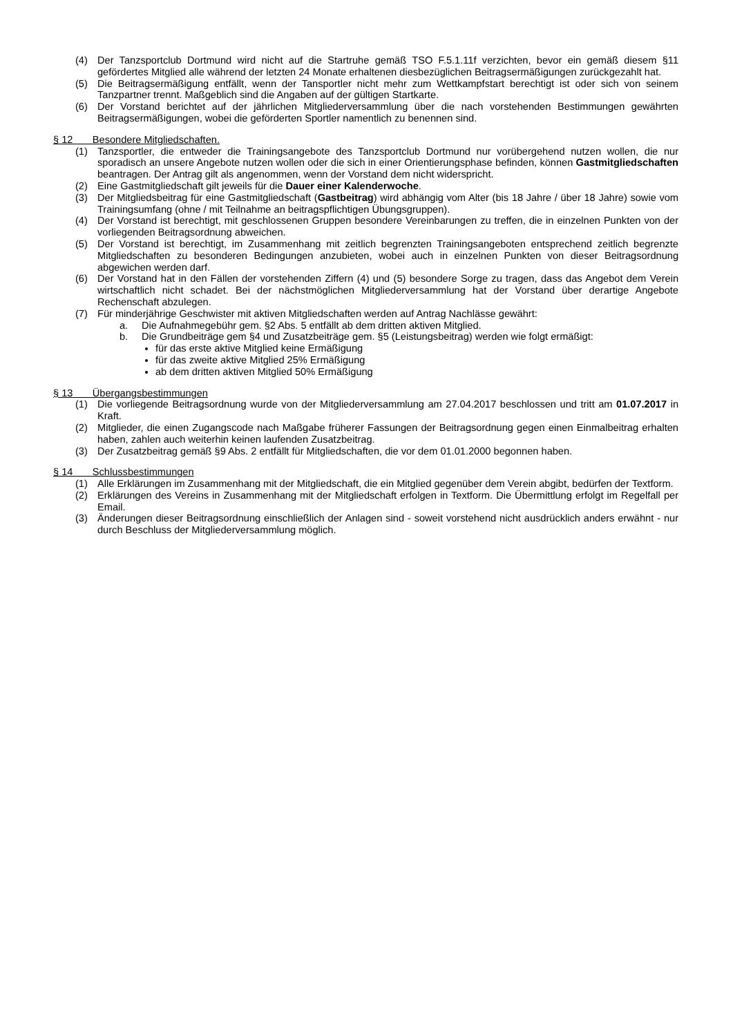(4) Der Tanzsportclub Dortmund wird nicht auf die Startruhe gemäß TSO F.5.1.11f verzichten, bevor ein gemäß diesem §11 gefördertes Mitglied alle während der letzten 24 Monate erhaltenen diesbezüglichen Beitragsermäßigungen zurückgezahlt hat.
(5) Die Beitragsermäßigung entfällt, wenn der Tansportler nicht mehr zum Wettkampfstart berechtigt ist oder sich von seinem Tanzpartner trennt. Maßgeblich sind die Angaben auf der gültigen Startkarte.
(6) Der Vorstand berichtet auf der jährlichen Mitgliederversammlung über die nach vorstehenden Bestimmungen gewährten Beitragsermäßigungen, wobei die geförderten Sportler namentlich zu benennen sind.
§ 12 Besondere Mitgliedschaften.
(1) Tanzsportler, die entweder die Trainingsangebote des Tanzsportclub Dortmund nur vorübergehend nutzen wollen, die nur sporadisch an unsere Angebote nutzen wollen oder die sich in einer Orientierungsphase befinden, können Gastmitgliedschaften beantragen. Der Antrag gilt als angenommen, wenn der Vorstand dem nicht widerspricht.
(2) Eine Gastmitgliedschaft gilt jeweils für die Dauer einer Kalenderwoche.
(3) Der Mitgliedsbeitrag für eine Gastmitgliedschaft (Gastbeitrag) wird abhängig vom Alter (bis 18 Jahre / über 18 Jahre) sowie vom Trainingsumfang (ohne / mit Teilnahme an beitragspflichtigen Übungsgruppen).
(4) Der Vorstand ist berechtigt, mit geschlossenen Gruppen besondere Vereinbarungen zu treffen, die in einzelnen Punkten von der vorliegenden Beitragsordnung abweichen.
(5) Der Vorstand ist berechtigt, im Zusammenhang mit zeitlich begrenzten Trainingsangeboten entsprechend zeitlich begrenzte Mitgliedschaften zu besonderen Bedingungen anzubieten, wobei auch in einzelnen Punkten von dieser Beitragsordnung abgewichen werden darf.
(6) Der Vorstand hat in den Fällen der vorstehenden Ziffern (4) und (5) besondere Sorge zu tragen, dass das Angebot dem Verein wirtschaftlich nicht schadet. Bei der nächstmöglichen Mitgliederversammlung hat der Vorstand über derartige Angebote Rechenschaft abzulegen.
(7) Für minderjährige Geschwister mit aktiven Mitgliedschaften werden auf Antrag Nachlässe gewährt:
a. Die Aufnahmegebühr gem. §2 Abs. 5 entfällt ab dem dritten aktiven Mitglied.
b. Die Grundbeiträge gem §4 und Zusatzbeiträge gem. §5 (Leistungsbeitrag) werden wie folgt ermäßigt:
für das erste aktive Mitglied keine Ermäßigung
für das zweite aktive Mitglied 25% Ermäßigung
ab dem dritten aktiven Mitglied 50% Ermäßigung
§ 13 Übergangsbestimmungen
(1) Die vorliegende Beitragsordnung wurde von der Mitgliederversammlung am 27.04.2017 beschlossen und tritt am 01.07.2017 in Kraft.
(2) Mitglieder, die einen Zugangscode nach Maßgabe früherer Fassungen der Beitragsordnung gegen einen Einmalbeitrag erhalten haben, zahlen auch weiterhin keinen laufenden Zusatzbeitrag.
(3) Der Zusatzbeitrag gemäß §9 Abs. 2 entfällt für Mitgliedschaften, die vor dem 01.01.2000 begonnen haben.
§ 14 Schlussbestimmungen
(1) Alle Erklärungen im Zusammenhang mit der Mitgliedschaft, die ein Mitglied gegenüber dem Verein abgibt, bedürfen der Textform.
(2) Erklärungen des Vereins in Zusammenhang mit der Mitgliedschaft erfolgen in Textform. Die Übermittlung erfolgt im Regelfall per Email.
(3) Änderungen dieser Beitragsordnung einschließlich der Anlagen sind - soweit vorstehend nicht ausdrücklich anders erwähnt - nur durch Beschluss der Mitgliederversammlung möglich.